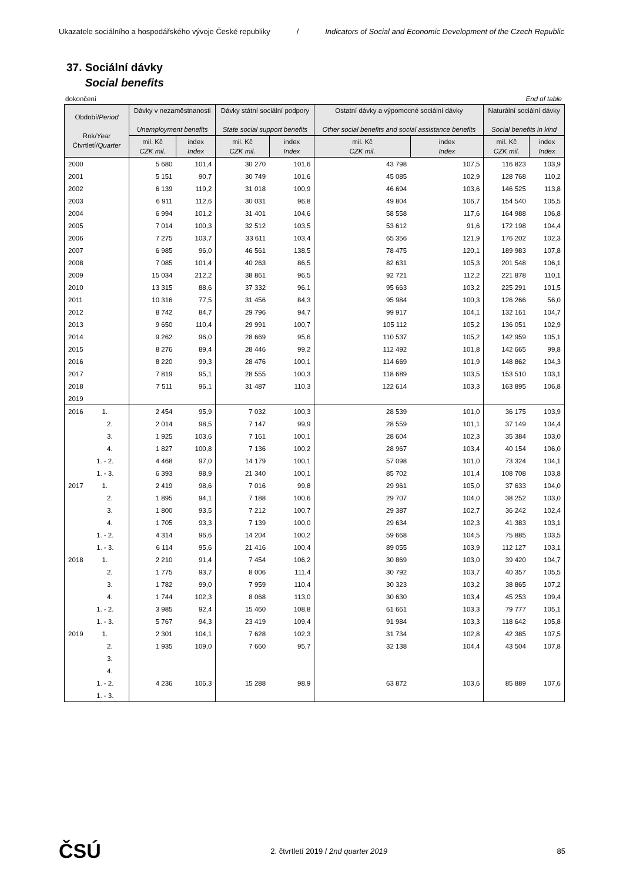Ukazatele sociálního a hospodářského vývoje České republiky / Indicators of Social and Economic Development of the Czech Republic
37. Sociální dávky
Social benefits
dokončení End of table
| Období/ Period Rok/ Year Čtvrtletí/ Quarter | Dávky v nezaměstnanosti Unemployment benefits | | Dávky státní sociální podpory State social support benefits | | Ostatní dávky a výpomocné sociální dávky Other social benefits and social assistance benefits | | Naturální sociální dávky Social benefits in kind | |
| --- | --- | --- | --- | --- | --- | --- | --- | --- |
| | mil. Kč CZK mil. | index Index | mil. Kč CZK mil. | index Index | mil. Kč CZK mil. | index Index | mil. Kč CZK mil. | index Index |
| 2000 | 5 680 | 101,4 | 30 270 | 101,6 | 43 798 | 107,5 | 116 823 | 103,9 |
| 2001 | 5 151 | 90,7 | 30 749 | 101,6 | 45 085 | 102,9 | 128 768 | 110,2 |
| 2002 | 6 139 | 119,2 | 31 018 | 100,9 | 46 694 | 103,6 | 146 525 | 113,8 |
| 2003 | 6 911 | 112,6 | 30 031 | 96,8 | 49 804 | 106,7 | 154 540 | 105,5 |
| 2004 | 6 994 | 101,2 | 31 401 | 104,6 | 58 558 | 117,6 | 164 988 | 106,8 |
| 2005 | 7 014 | 100,3 | 32 512 | 103,5 | 53 612 | 91,6 | 172 198 | 104,4 |
| 2006 | 7 275 | 103,7 | 33 611 | 103,4 | 65 356 | 121,9 | 176 202 | 102,3 |
| 2007 | 6 985 | 96,0 | 46 561 | 138,5 | 78 475 | 120,1 | 189 983 | 107,8 |
| 2008 | 7 085 | 101,4 | 40 263 | 86,5 | 82 631 | 105,3 | 201 548 | 106,1 |
| 2009 | 15 034 | 212,2 | 38 861 | 96,5 | 92 721 | 112,2 | 221 878 | 110,1 |
| 2010 | 13 315 | 88,6 | 37 332 | 96,1 | 95 663 | 103,2 | 225 291 | 101,5 |
| 2011 | 10 316 | 77,5 | 31 456 | 84,3 | 95 984 | 100,3 | 126 266 | 56,0 |
| 2012 | 8 742 | 84,7 | 29 796 | 94,7 | 99 917 | 104,1 | 132 161 | 104,7 |
| 2013 | 9 650 | 110,4 | 29 991 | 100,7 | 105 112 | 105,2 | 136 051 | 102,9 |
| 2014 | 9 262 | 96,0 | 28 669 | 95,6 | 110 537 | 105,2 | 142 959 | 105,1 |
| 2015 | 8 276 | 89,4 | 28 446 | 99,2 | 112 492 | 101,8 | 142 665 | 99,8 |
| 2016 | 8 220 | 99,3 | 28 476 | 100,1 | 114 669 | 101,9 | 148 862 | 104,3 |
| 2017 | 7 819 | 95,1 | 28 555 | 100,3 | 118 689 | 103,5 | 153 510 | 103,1 |
| 2018 | 7 511 | 96,1 | 31 487 | 110,3 | 122 614 | 103,3 | 163 895 | 106,8 |
| 2019 | | | | | | | | |
| 2016 1. | 2 454 | 95,9 | 7 032 | 100,3 | 28 539 | 101,0 | 36 175 | 103,9 |
| 2. | 2 014 | 98,5 | 7 147 | 99,9 | 28 559 | 101,1 | 37 149 | 104,4 |
| 3. | 1 925 | 103,6 | 7 161 | 100,1 | 28 604 | 102,3 | 35 384 | 103,0 |
| 4. | 1 827 | 100,8 | 7 136 | 100,2 | 28 967 | 103,4 | 40 154 | 106,0 |
| 1. - 2. | 4 468 | 97,0 | 14 179 | 100,1 | 57 098 | 101,0 | 73 324 | 104,1 |
| 1. - 3. | 6 393 | 98,9 | 21 340 | 100,1 | 85 702 | 101,4 | 108 708 | 103,8 |
| 2017 1. | 2 419 | 98,6 | 7 016 | 99,8 | 29 961 | 105,0 | 37 633 | 104,0 |
| 2. | 1 895 | 94,1 | 7 188 | 100,6 | 29 707 | 104,0 | 38 252 | 103,0 |
| 3. | 1 800 | 93,5 | 7 212 | 100,7 | 29 387 | 102,7 | 36 242 | 102,4 |
| 4. | 1 705 | 93,3 | 7 139 | 100,0 | 29 634 | 102,3 | 41 383 | 103,1 |
| 1. - 2. | 4 314 | 96,6 | 14 204 | 100,2 | 59 668 | 104,5 | 75 885 | 103,5 |
| 1. - 3. | 6 114 | 95,6 | 21 416 | 100,4 | 89 055 | 103,9 | 112 127 | 103,1 |
| 2018 1. | 2 210 | 91,4 | 7 454 | 106,2 | 30 869 | 103,0 | 39 420 | 104,7 |
| 2. | 1 775 | 93,7 | 8 006 | 111,4 | 30 792 | 103,7 | 40 357 | 105,5 |
| 3. | 1 782 | 99,0 | 7 959 | 110,4 | 30 323 | 103,2 | 38 865 | 107,2 |
| 4. | 1 744 | 102,3 | 8 068 | 113,0 | 30 630 | 103,4 | 45 253 | 109,4 |
| 1. - 2. | 3 985 | 92,4 | 15 460 | 108,8 | 61 661 | 103,3 | 79 777 | 105,1 |
| 1. - 3. | 5 767 | 94,3 | 23 419 | 109,4 | 91 984 | 103,3 | 118 642 | 105,8 |
| 2019 1. | 2 301 | 104,1 | 7 628 | 102,3 | 31 734 | 102,8 | 42 385 | 107,5 |
| 2. | 1 935 | 109,0 | 7 660 | 95,7 | 32 138 | 104,4 | 43 504 | 107,8 |
| 3. | | | | | | | | |
| 4. | | | | | | | | |
| 1. - 2. | 4 236 | 106,3 | 15 288 | 98,9 | 63 872 | 103,6 | 85 889 | 107,6 |
| 1. - 3. | | | | | | | | |
ČSÚ 2. čtvrtletí 2019 / 2nd quarter 2019 85